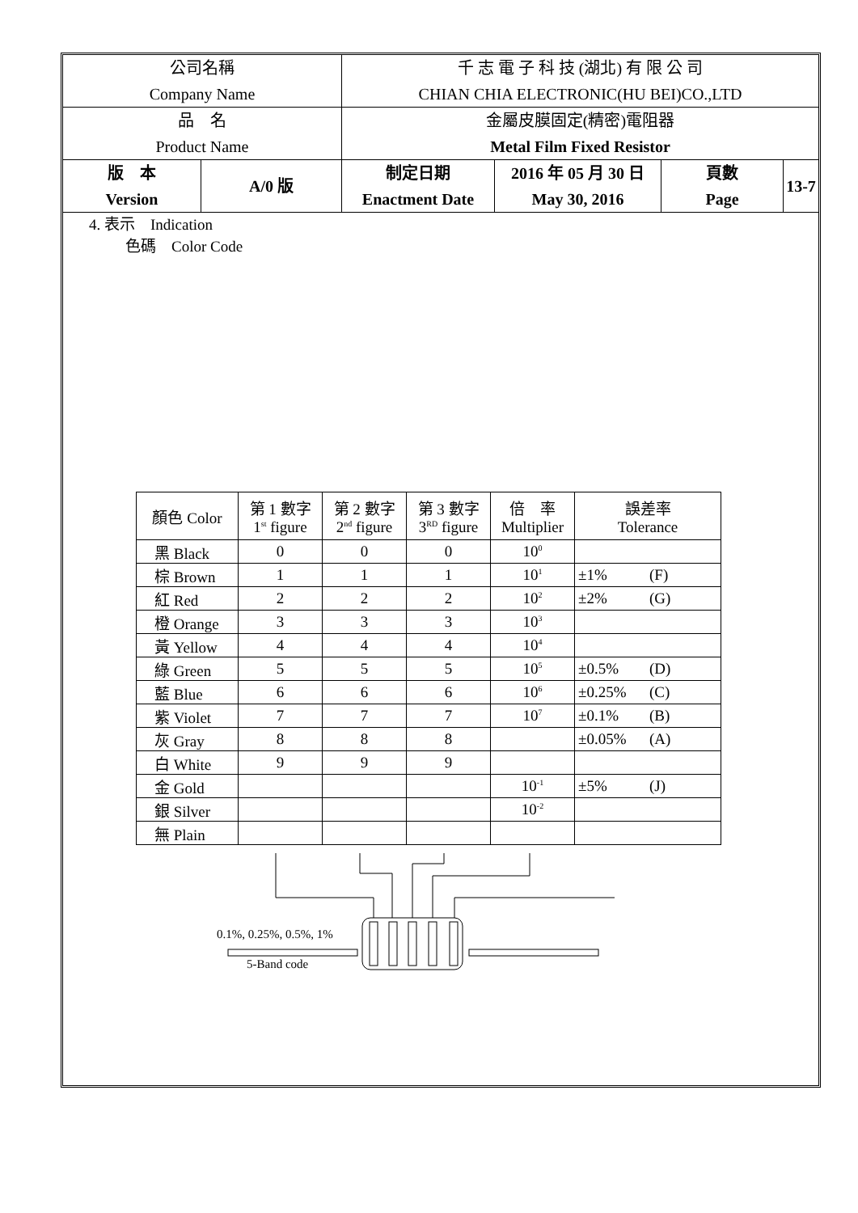| 公司名稱 Company Name | | 千 志 電 子 科 技 (湖北) 有 限 公 司 CHIAN CHIA ELECTRONIC(HU BEI)CO.,LTD | | | | |
| 品 名 Product Name | | 金屬皮膜固定(精密)電阻器 Metal Film Fixed Resistor | | | | |
| 版 本 Version | A/0 版 | | 制定日期 Enactment Date | 2016 年 05 月 30 日 May 30, 2016 | 頁數 Page | 13-7 |
4. 表示　Indication
色碼　Color Code
| 顏色 Color | 第 1 數字 1<sup>st</sup> figure | 第 2 數字 2<sup>nd</sup> figure | 第 3 數字 3<sup>RD</sup> figure | 倍 率 Multiplier | 誤差率 Tolerance |
| 黑 Black | 0 | 0 | 0 | 10<sup>0</sup> | |
| 棕 Brown | 1 | 1 | 1 | 10<sup>1</sup> | ±1% (F) |
| 紅 Red | 2 | 2 | 2 | 10<sup>2</sup> | ±2% (G) |
| 橙 Orange | 3 | 3 | 3 | 10<sup>3</sup> | |
| 黃 Yellow | 4 | 4 | 4 | 10<sup>4</sup> | |
| 綠 Green | 5 | 5 | 5 | 10<sup>5</sup> | ±0.5% (D) |
| 藍 Blue | 6 | 6 | 6 | 10<sup>6</sup> | ±0.25% (C) |
| 紫 Violet | 7 | 7 | 7 | 10<sup>7</sup> | ±0.1% (B) |
| 灰 Gray | 8 | 8 | 8 | | ±0.05% (A) |
| 白 White | 9 | 9 | 9 | | |
| 金 Gold | | | | 10<sup>-1</sup> | ±5% (J) |
| 銀 Silver | | | | 10<sup>-2</sup> | |
| 無 Plain | | | | | |
0.1%, 0.25%, 0.5%, 1%
5-Band code